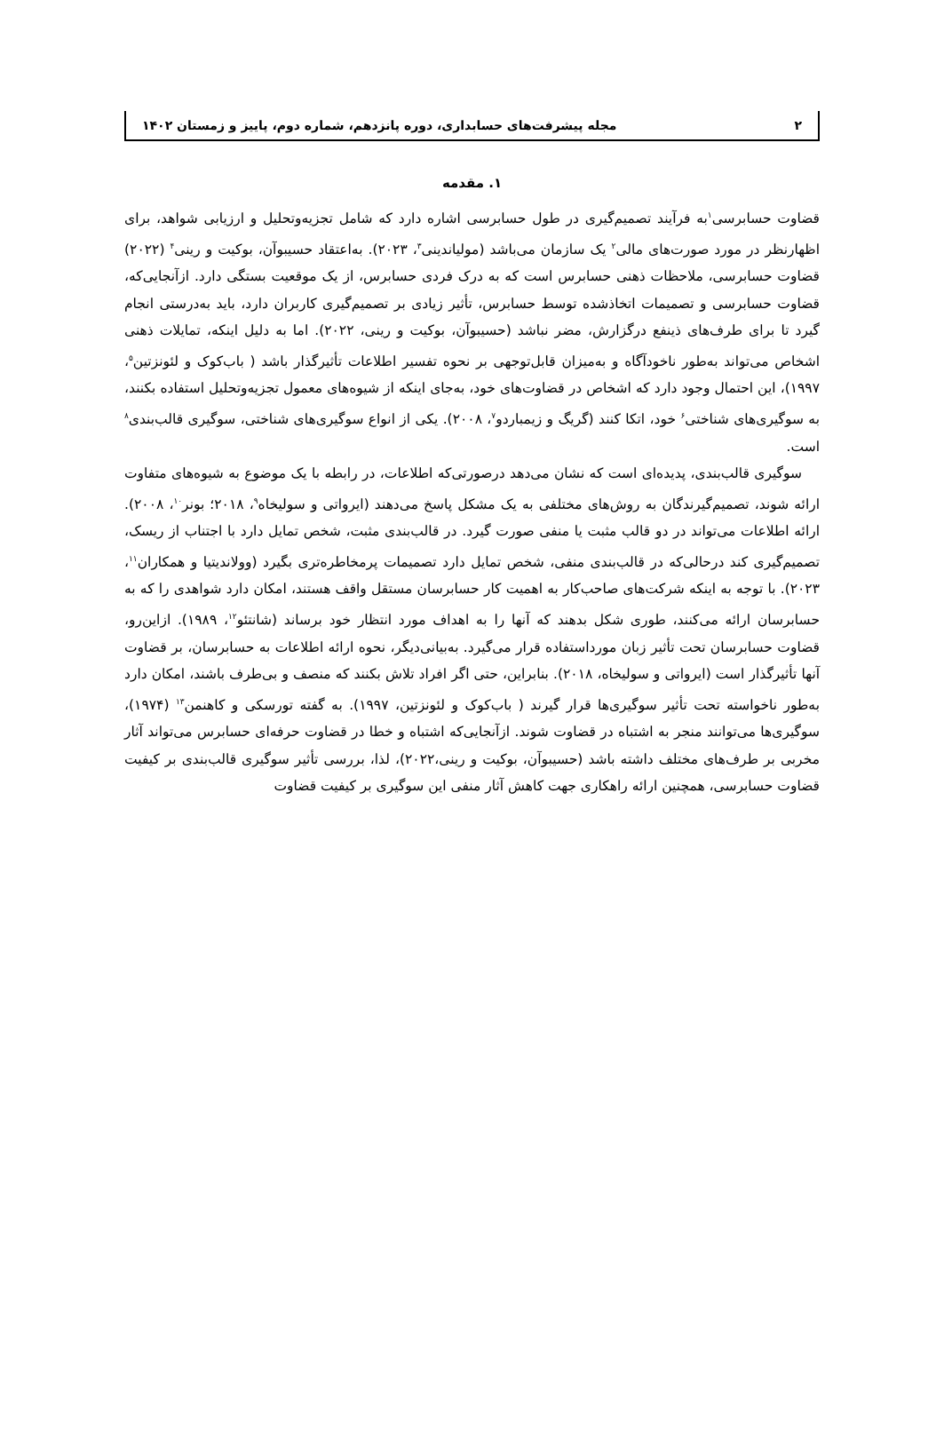۲ مجله پیشرفت‌های حسابداری، دوره پانزدهم، شماره دوم، پاییز و زمستان ۱۴۰۲
۱. مقدمه
قضاوت حسابرسی<sup>۱</sup>به فرآیند تصمیم‌گیری در طول حسابرسی اشاره دارد که شامل تجزیه‌وتحلیل و ارزیابی شواهد، برای اظهارنظر در مورد صورت‌های مالی<sup>۲</sup> یک سازمان می‌باشد (مولیاندینی<sup>۳</sup>، ۲۰۲۳). به‌اعتقاد حسیبوآن، بوکیت و رینی<sup>۴</sup> (۲۰۲۲) قضاوت حسابرسی، ملاحظات ذهنی حسابرس است که به درک فردی حسابرس، از یک موقعیت بستگی دارد. ازآنجایی‌که، قضاوت حسابرسی و تصمیمات اتخاذشده توسط حسابرس، تأثیر زیادی بر تصمیم‌گیری کاربران دارد، باید به‌درستی انجام گیرد تا برای طرف‌های ذینفع درگزارش، مضر نباشد (حسیبوآن، بوکیت و رینی، ۲۰۲۲). اما به دلیل اینکه، تمایلات ذهنی اشخاص می‌تواند به‌طور ناخودآگاه و به‌میزان قابل‌توجهی بر نحوه تفسیر اطلاعات تأثیرگذار باشد ( باب‌کوک و لئونزتین<sup>۵</sup>، ۱۹۹۷)، این احتمال وجود دارد که اشخاص در قضاوت‌های خود، به‌جای اینکه از شیوه‌های معمول تجزیه‌وتحلیل استفاده بکنند، به سوگیری‌های شناختی<sup>۶</sup> خود، اتکا کنند (گریگ و زیمباردو<sup>۷</sup>، ۲۰۰۸). یکی از انواع سوگیری‌های شناختی، سوگیری قالب‌بندی<sup>۸</sup> است.
سوگیری قالب‌بندی، پدیده‌ای است که نشان می‌دهد درصورتی‌که اطلاعات، در رابطه با یک موضوع به شیوه‌های متفاوت ارائه شوند، تصمیم‌گیرندگان به روش‌های مختلفی به یک مشکل پاسخ می‌دهند (ایرواتی و سولیخاه<sup>۹</sup>، ۲۰۱۸؛ بونر<sup>۱۰</sup>، ۲۰۰۸). ارائه اطلاعات می‌تواند در دو قالب مثبت یا منفی صورت گیرد. در قالب‌بندی مثبت، شخص تمایل دارد با اجتناب از ریسک، تصمیم‌گیری کند درحالی‌که در قالب‌بندی منفی، شخص تمایل دارد تصمیمات پرمخاطره‌تری بگیرد (وولاندیتیا و همکاران<sup>۱۱</sup>، ۲۰۲۳). با توجه به اینکه شرکت‌های صاحب‌کار به اهمیت کار حسابرسان مستقل واقف هستند، امکان دارد شواهدی را که به حسابرسان ارائه می‌کنند، طوری شکل بدهند که آنها را به اهداف مورد انتظار خود برساند (شانتئو<sup>۱۲</sup>، ۱۹۸۹). ازاین‌رو، قضاوت حسابرسان تحت تأثیر زبان مورداستفاده قرار می‌گیرد. به‌بیانی‌دیگر، نحوه ارائه اطلاعات به حسابرسان، بر قضاوت آنها تأثیرگذار است (ایرواتی و سولیخاه، ۲۰۱۸). بنابراین، حتی اگر افراد تلاش بکنند که منصف و بی‌طرف باشند، امکان دارد به‌طور ناخواسته تحت تأثیر سوگیری‌ها قرار گیرند ( باب‌کوک و لئونزتین، ۱۹۹۷). به گفته تورسکی و کاهنمن<sup>۱۳</sup> (۱۹۷۴)، سوگیری‌ها می‌توانند منجر به اشتباه در قضاوت شوند. ازآنجایی‌که اشتباه و خطا در قضاوت حرفه‌ای حسابرس می‌تواند آثار مخربی بر طرف‌های مختلف داشته باشد (حسیبوآن، بوکیت و رینی،۲۰۲۲)، لذا، بررسی تأثیر سوگیری قالب‌بندی بر کیفیت قضاوت حسابرسی، همچنین ارائه راهکاری جهت کاهش آثار منفی این سوگیری بر کیفیت قضاوت